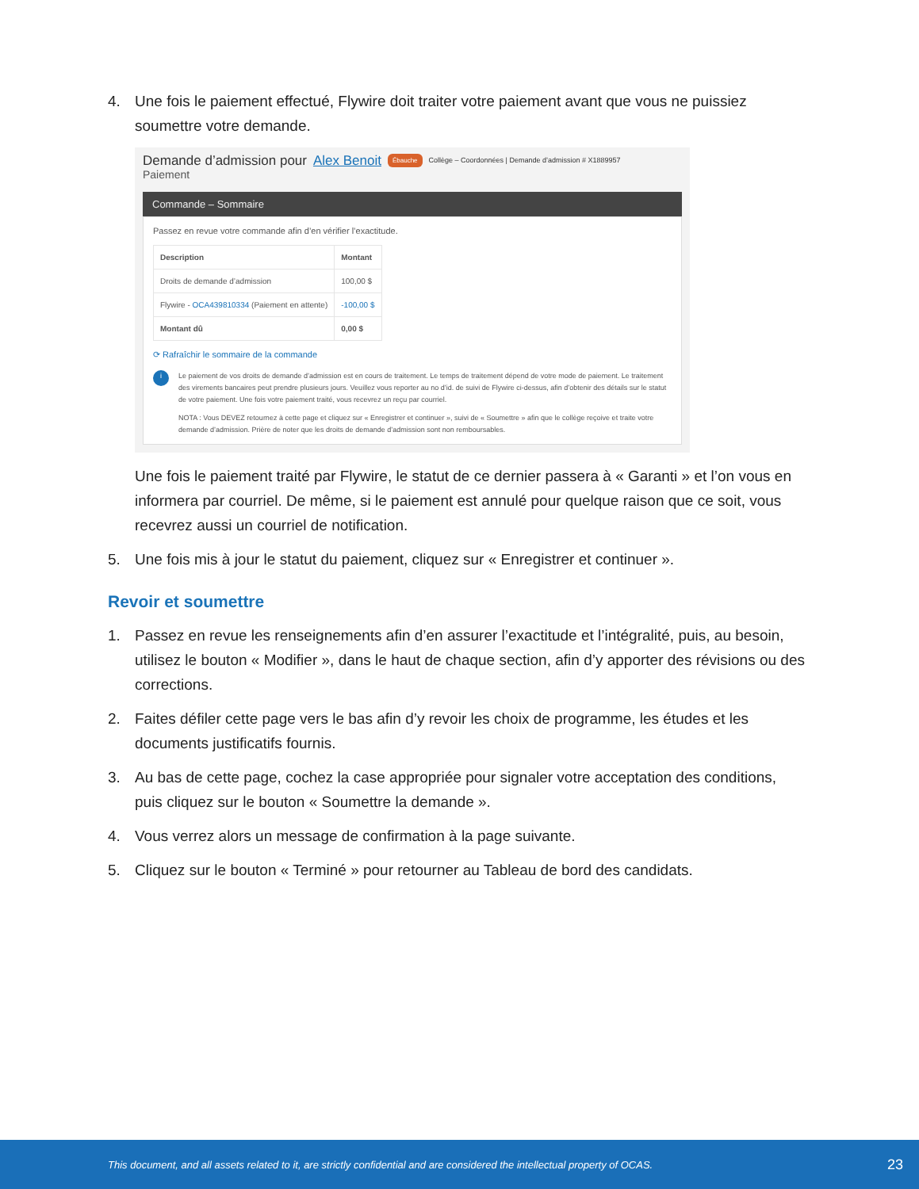4. Une fois le paiement effectué, Flywire doit traiter votre paiement avant que vous ne puissiez soumettre votre demande.
Demande d’admission pour Alex Benoit Ébauche Collège – Coordonnées | Demande d’admission # X1889957
Paiement
Commande – Sommaire
Passez en revue votre commande afin d’en vérifier l’exactitude.
| Description | Montant |
| --- | --- |
| Droits de demande d’admission | 100,00 $ |
| Flywire - OCA439810334 (Paiement en attente) | -100,00 $ |
| Montant dû | 0,00 $ |
⟳ Rafraîchir le sommaire de la commande
i
Le paiement de vos droits de demande d’admission est en cours de traitement. Le temps de traitement dépend de votre mode de paiement. Le traitement des virements bancaires peut prendre plusieurs jours. Veuillez vous reporter au no d’id. de suivi de Flywire ci-dessus, afin d’obtenir des détails sur le statut de votre paiement. Une fois votre paiement traité, vous recevrez un reçu par courriel.
NOTA : Vous DEVEZ retournez à cette page et cliquez sur « Enregistrer et continuer », suivi de « Soumettre » afin que le collège reçoive et traite votre demande d’admission. Prière de noter que les droits de demande d’admission sont non remboursables.
Une fois le paiement traité par Flywire, le statut de ce dernier passera à « Garanti » et l’on vous en informera par courriel. De même, si le paiement est annulé pour quelque raison que ce soit, vous recevrez aussi un courriel de notification.
5. Une fois mis à jour le statut du paiement, cliquez sur « Enregistrer et continuer ».
Revoir et soumettre
1. Passez en revue les renseignements afin d’en assurer l’exactitude et l’intégralité, puis, au besoin, utilisez le bouton « Modifier », dans le haut de chaque section, afin d’y apporter des révisions ou des corrections.
2. Faites défiler cette page vers le bas afin d’y revoir les choix de programme, les études et les documents justificatifs fournis.
3. Au bas de cette page, cochez la case appropriée pour signaler votre acceptation des conditions, puis cliquez sur le bouton « Soumettre la demande ».
4. Vous verrez alors un message de confirmation à la page suivante.
5. Cliquez sur le bouton « Terminé » pour retourner au Tableau de bord des candidats.
This document, and all assets related to it, are strictly confidential and are considered the intellectual property of OCAS. 23